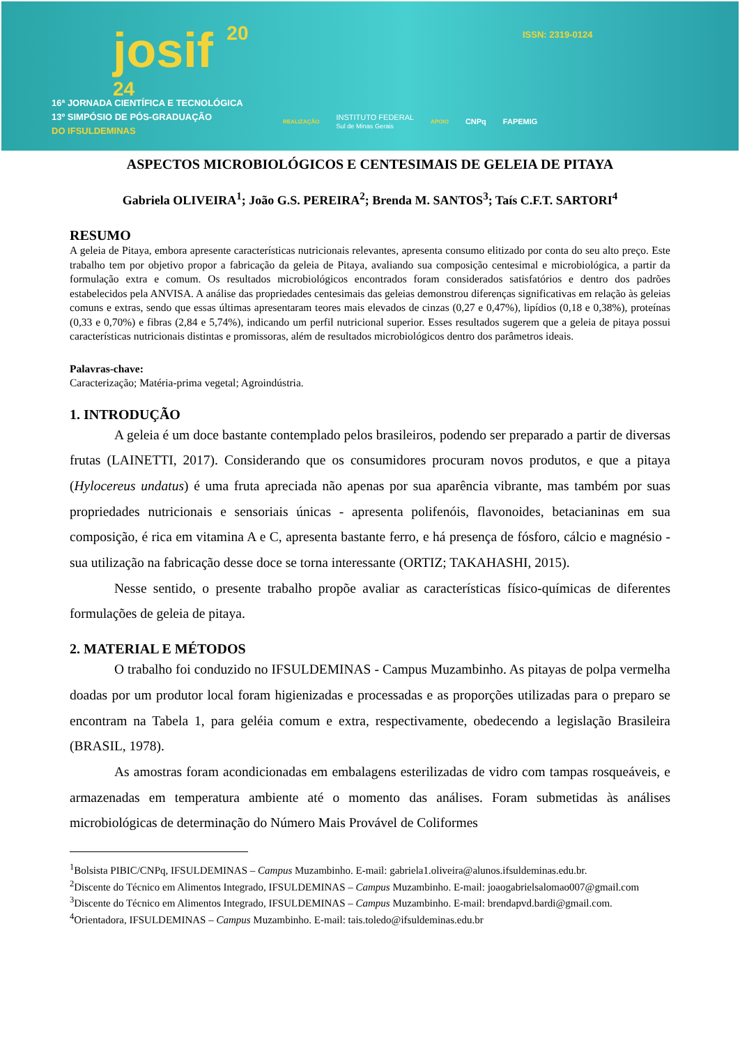josif 20
24
ISSN: 2319-0124
16ª JORNADA CIENTÍFICA E TECNOLÓGICA
13º SIMPÓSIO DE PÓS-GRADUAÇÃO
DO IFSULDEMINAS
REALIZAÇÃO INSTITUTO FEDERAL
Sul de Minas Gerais APOIO CNPq FAPEMIG
ASPECTOS MICROBIOLÓGICOS E CENTESIMAIS DE GELEIA DE PITAYA
Gabriela OLIVEIRA<sup>1</sup>; João G.S. PEREIRA<sup>2</sup>; Brenda M. SANTOS<sup>3</sup>; Taís C.F.T. SARTORI<sup>4</sup>
RESUMO
A geleia de Pitaya, embora apresente características nutricionais relevantes, apresenta consumo elitizado por conta do seu alto preço. Este trabalho tem por objetivo propor a fabricação da geleia de Pitaya, avaliando sua composição centesimal e microbiológica, a partir da formulação extra e comum. Os resultados microbiológicos encontrados foram considerados satisfatórios e dentro dos padrões estabelecidos pela ANVISA. A análise das propriedades centesimais das geleias demonstrou diferenças significativas em relação às geleias comuns e extras, sendo que essas últimas apresentaram teores mais elevados de cinzas (0,27 e 0,47%), lipídios (0,18 e 0,38%), proteínas (0,33 e 0,70%) e fibras (2,84 e 5,74%), indicando um perfil nutricional superior. Esses resultados sugerem que a geleia de pitaya possui características nutricionais distintas e promissoras, além de resultados microbiológicos dentro dos parâmetros ideais.
Palavras-chave:
Caracterização; Matéria-prima vegetal; Agroindústria.
1. INTRODUÇÃO
A geleia é um doce bastante contemplado pelos brasileiros, podendo ser preparado a partir de diversas frutas (LAINETTI, 2017). Considerando que os consumidores procuram novos produtos, e que a pitaya (Hylocereus undatus) é uma fruta apreciada não apenas por sua aparência vibrante, mas também por suas propriedades nutricionais e sensoriais únicas - apresenta polifenóis, flavonoides, betacianinas em sua composição, é rica em vitamina A e C, apresenta bastante ferro, e há presença de fósforo, cálcio e magnésio - sua utilização na fabricação desse doce se torna interessante (ORTIZ; TAKAHASHI, 2015).
Nesse sentido, o presente trabalho propõe avaliar as características físico-químicas de diferentes formulações de geleia de pitaya.
2. MATERIAL E MÉTODOS
O trabalho foi conduzido no IFSULDEMINAS - Campus Muzambinho. As pitayas de polpa vermelha doadas por um produtor local foram higienizadas e processadas e as proporções utilizadas para o preparo se encontram na Tabela 1, para geléia comum e extra, respectivamente, obedecendo a legislação Brasileira (BRASIL, 1978).
As amostras foram acondicionadas em embalagens esterilizadas de vidro com tampas rosqueáveis, e armazenadas em temperatura ambiente até o momento das análises. Foram submetidas às análises microbiológicas de determinação do Número Mais Provável de Coliformes
<sup>1</sup> Bolsista PIBIC/CNPq, IFSULDEMINAS – Campus Muzambinho. E-mail: gabriela1.oliveira@alunos.ifsuldeminas.edu.br.
<sup>2</sup> Discente do Técnico em Alimentos Integrado, IFSULDEMINAS – Campus Muzambinho. E-mail: joaogabrielsalomao007@gmail.com
<sup>3</sup> Discente do Técnico em Alimentos Integrado, IFSULDEMINAS – Campus Muzambinho. E-mail: brendapvd.bardi@gmail.com.
<sup>4</sup> Orientadora, IFSULDEMINAS – Campus Muzambinho. E-mail: tais.toledo@ifsuldeminas.edu.br